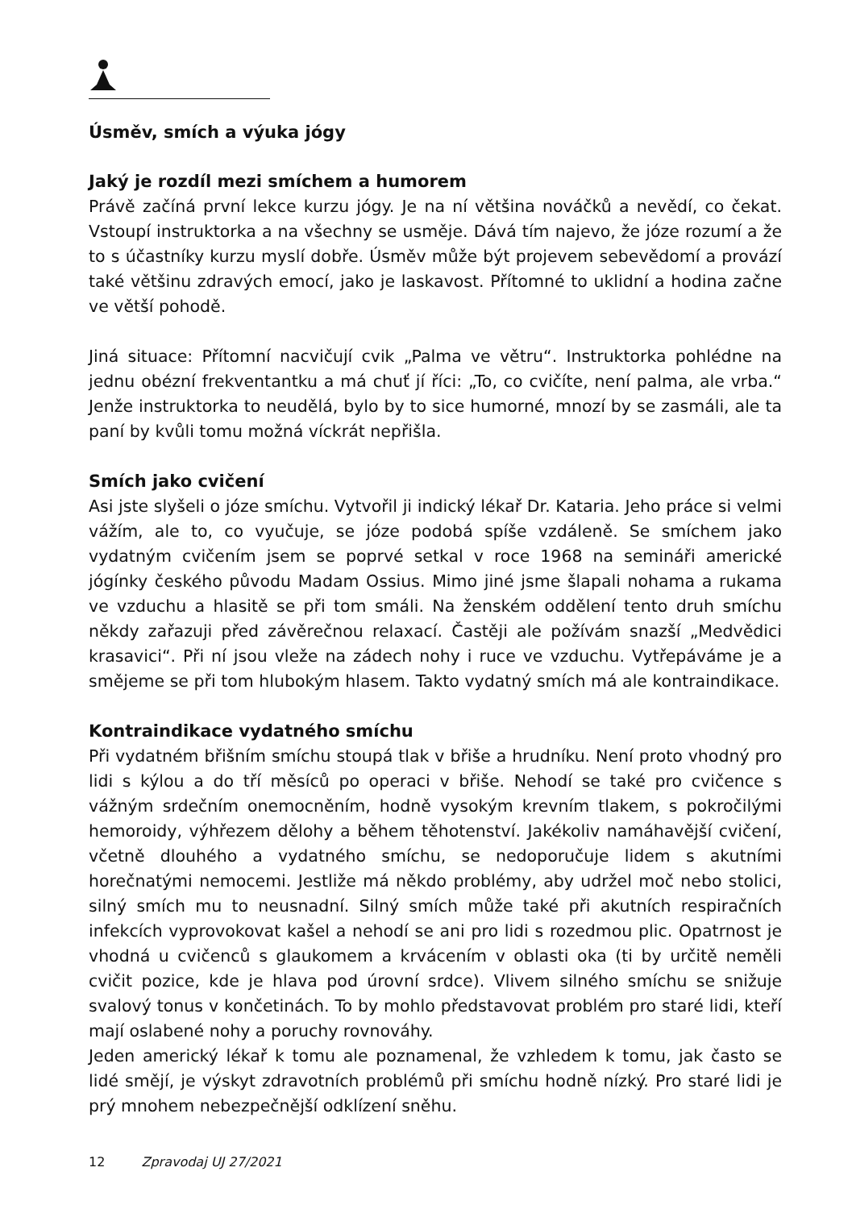Úsměv, smích a výuka jógy
Jaký je rozdíl mezi smíchem a humorem
Právě začíná první lekce kurzu jógy. Je na ní většina nováčků a nevědí, co čekat. Vstoupí instruktorka a na všechny se usměje. Dává tím najevo, že józe rozumí a že to s účastníky kurzu myslí dobře. Úsměv může být projevem sebevědomí a provází také většinu zdravých emocí, jako je laskavost. Přítomné to uklidní a hodina začne ve větší pohodě.
Jiná situace: Přítomní nacvičují cvik „Palma ve větru“. Instruktorka pohlédne na jednu obézní frekventantku a má chuť jí říci: „To, co cvičíte, není palma, ale vrba.“ Jenže instruktorka to neudělá, bylo by to sice humorné, mnozí by se zasmáli, ale ta paní by kvůli tomu možná víckrát nepřišla.
Smích jako cvičení
Asi jste slyšeli o józe smíchu. Vytvořil ji indický lékař Dr. Kataria. Jeho práce si velmi vážím, ale to, co vyučuje, se józe podobá spíše vzdáleně. Se smíchem jako vydatným cvičením jsem se poprvé setkal v roce 1968 na semináři americké jógínky českého původu Madam Ossius. Mimo jiné jsme šlapali nohama a rukama ve vzduchu a hlasitě se při tom smáli. Na ženském oddělení tento druh smíchu někdy zařazuji před závěrečnou relaxací. Častěji ale požívám snazší „Medvědici krasavici“. Při ní jsou vleže na zádech nohy i ruce ve vzduchu. Vytřepáváme je a smějeme se při tom hlubokým hlasem. Takto vydatný smích má ale kontraindikace.
Kontraindikace vydatného smíchu
Při vydatném břišním smíchu stoupá tlak v břiše a hrudníku. Není proto vhodný pro lidi s kýlou a do tří měsíců po operaci v břiše. Nehodí se také pro cvičence s vážným srdečním onemocněním, hodně vysokým krevním tlakem, s pokročilými hemoroidy, výhřezem dělohy a během těhotenství. Jakékoliv namáhavější cvičení, včetně dlouhého a vydatného smíchu, se nedoporučuje lidem s akutními horečnatými nemocemi. Jestliže má někdo problémy, aby udržel moč nebo stolici, silný smích mu to neusnadní. Silný smích může také při akutních respiračních infekcích vyprovokovat kašel a nehodí se ani pro lidi s rozedmou plic. Opatrnost je vhodná u cvičenců s glaukomem a krvácením v oblasti oka (ti by určitě neměli cvičit pozice, kde je hlava pod úrovní srdce). Vlivem silného smíchu se snižuje svalový tonus v končetinách. To by mohlo představovat problém pro staré lidi, kteří mají oslabené nohy a poruchy rovnováhy.
Jeden americký lékař k tomu ale poznamenal, že vzhledem k tomu, jak často se lidé smějí, je výskyt zdravotních problémů při smíchu hodně nízký. Pro staré lidi je prý mnohem nebezpečnější odklízení sněhu.
12 Zpravodaj UJ 27/2021